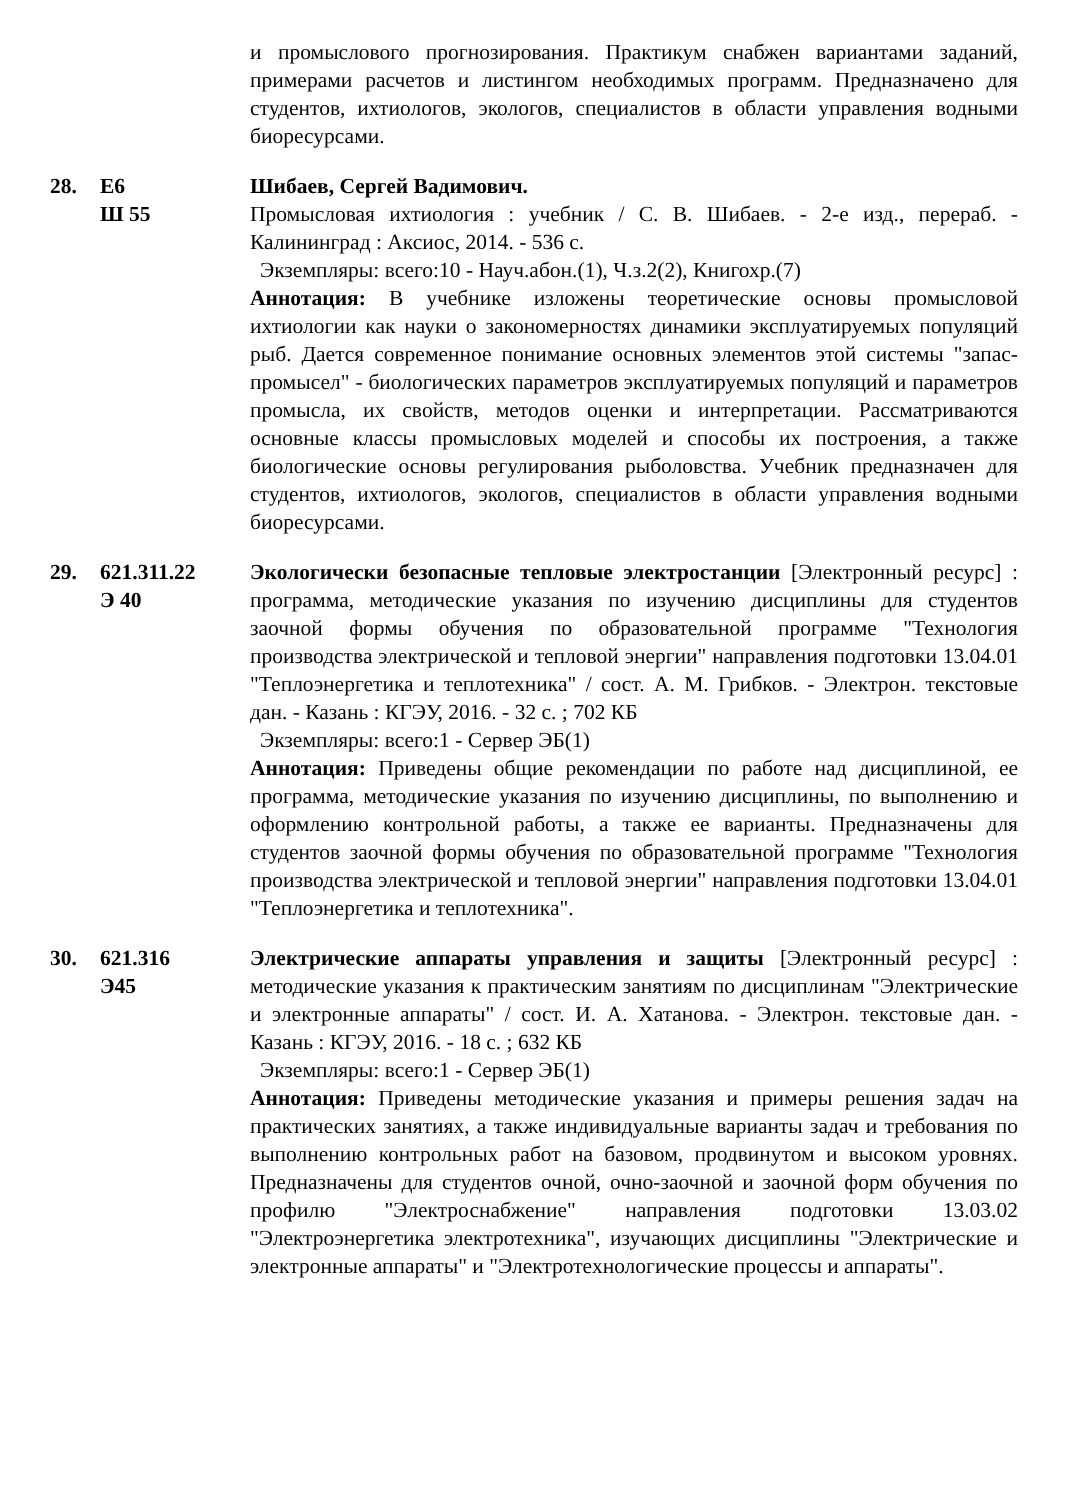и промыслового прогнозирования. Практикум снабжен вариантами заданий, примерами расчетов и листингом необходимых программ. Предназначено для студентов, ихтиологов, экологов, специалистов в области управления водными биоресурсами.
28. Е6
Ш 55
Шибаев, Сергей Вадимович.
Промысловая ихтиология : учебник / С. В. Шибаев. - 2-е изд., перераб. - Калининград : Аксиос, 2014. - 536 с.
Экземпляры: всего:10 - Науч.абон.(1), Ч.з.2(2), Книгохр.(7)
Аннотация: В учебнике изложены теоретические основы промысловой ихтиологии как науки о закономерностях динамики эксплуатируемых популяций рыб. Дается современное понимание основных элементов этой системы "запас-промысел" - биологических параметров эксплуатируемых популяций и параметров промысла, их свойств, методов оценки и интерпретации. Рассматриваются основные классы промысловых моделей и способы их построения, а также биологические основы регулирования рыболовства. Учебник предназначен для студентов, ихтиологов, экологов, специалистов в области управления водными биоресурсами.
29. 621.311.22
Э 40
Экологически безопасные тепловые электростанции [Электронный ресурс] : программа, методические указания по изучению дисциплины для студентов заочной формы обучения по образовательной программе "Технология производства электрической и тепловой энергии" направления подготовки 13.04.01 "Теплоэнергетика и теплотехника" / сост. А. М. Грибков. - Электрон. текстовые дан. - Казань : КГЭУ, 2016. - 32 с. ; 702 КБ
Экземпляры: всего:1 - Сервер ЭБ(1)
Аннотация: Приведены общие рекомендации по работе над дисциплиной, ее программа, методические указания по изучению дисциплины, по выполнению и оформлению контрольной работы, а также ее варианты. Предназначены для студентов заочной формы обучения по образовательной программе "Технология производства электрической и тепловой энергии" направления подготовки 13.04.01 "Теплоэнергетика и теплотехника".
30. 621.316
Э45
Электрические аппараты управления и защиты [Электронный ресурс] : методические указания к практическим занятиям по дисциплинам "Электрические и электронные аппараты" / сост. И. А. Хатанова. - Электрон. текстовые дан. - Казань : КГЭУ, 2016. - 18 с. ; 632 КБ
Экземпляры: всего:1 - Сервер ЭБ(1)
Аннотация: Приведены методические указания и примеры решения задач на практических занятиях, а также индивидуальные варианты задач и требования по выполнению контрольных работ на базовом, продвинутом и высоком уровнях. Предназначены для студентов очной, очно-заочной и заочной форм обучения по профилю "Электроснабжение" направления подготовки 13.03.02 "Электроэнергетика электротехника", изучающих дисциплины "Электрические и электронные аппараты" и "Электротехнологические процессы и аппараты".